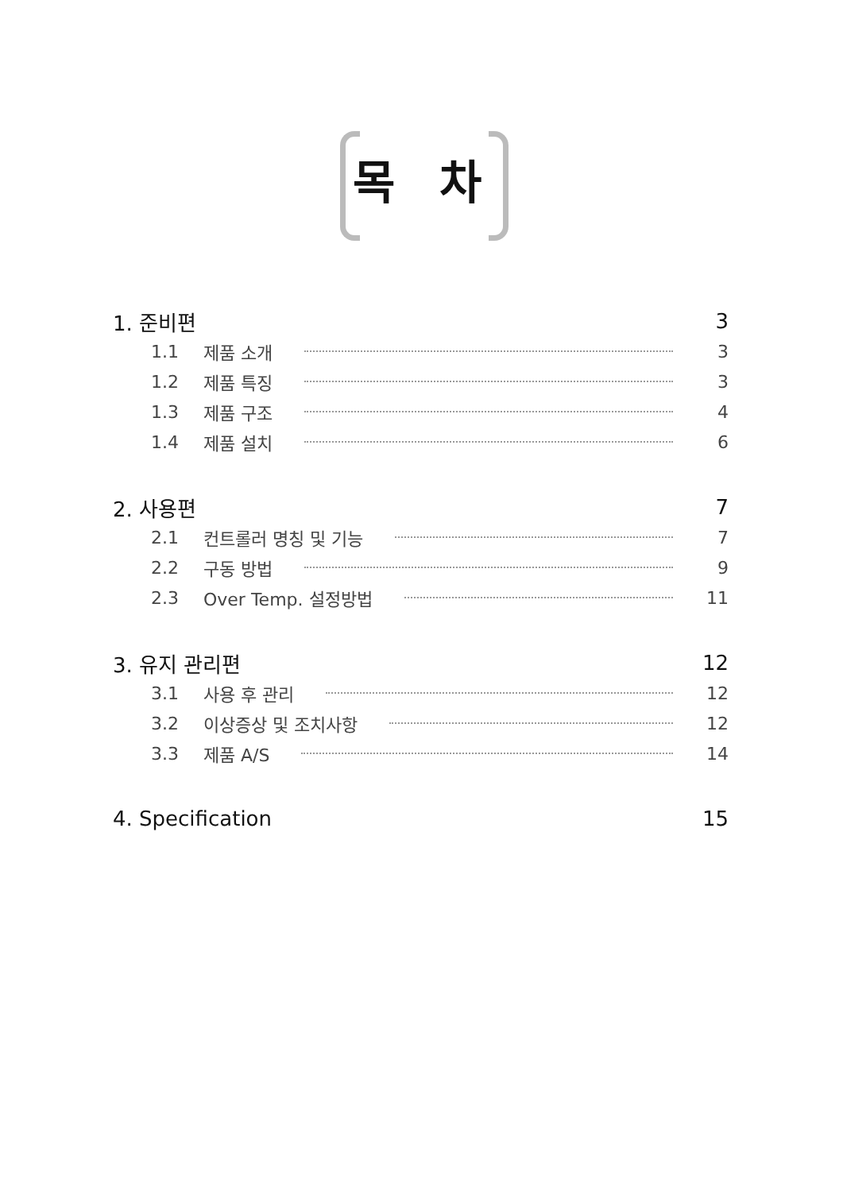목 차
1. 준비편 3
1.1 제품 소개 3
1.2 제품 특징 3
1.3 제품 구조 4
1.4 제품 설치 6
2. 사용편 7
2.1 컨트롤러 명칭 및 기능 7
2.2 구동 방법 9
2.3 Over Temp. 설정방법 11
3. 유지 관리편 12
3.1 사용 후 관리 12
3.2 이상증상 및 조치사항 12
3.3 제품 A/S 14
4. Specification 15